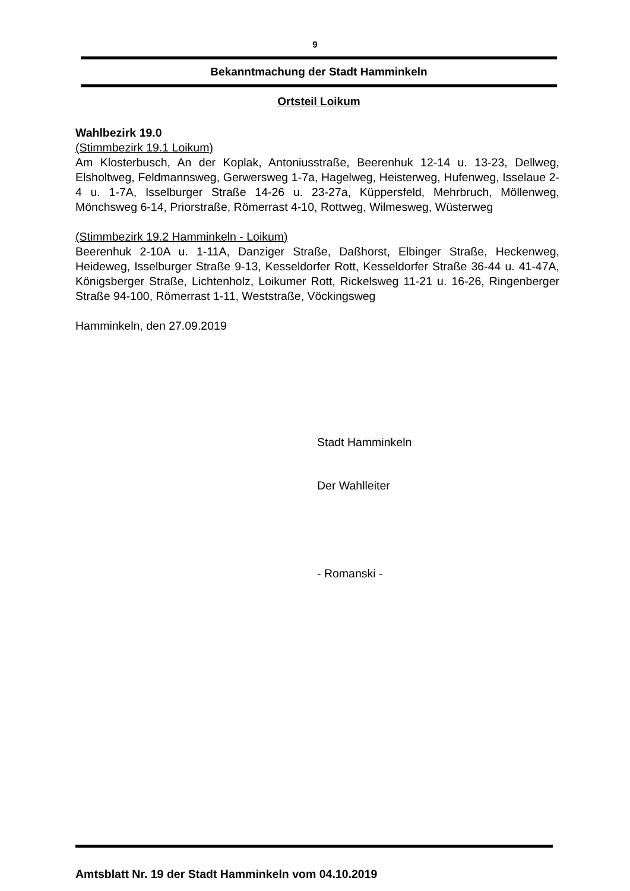9
Bekanntmachung der Stadt Hamminkeln
Ortsteil Loikum
Wahlbezirk 19.0
(Stimmbezirk 19.1 Loikum)
Am Klosterbusch, An der Koplak, Antoniusstraße, Beerenhuk 12-14 u. 13-23, Dellweg, Elsholtweg, Feldmannsweg, Gerwersweg 1-7a, Hagelweg, Heisterweg, Hufenweg, Isselaue 2-4 u. 1-7A, Isselburger Straße 14-26 u. 23-27a, Küppersfeld, Mehrbruch, Möllenweg, Mönchsweg 6-14, Priorstraße, Römerrast 4-10, Rottweg, Wilmesweg, Wüsterweg
(Stimmbezirk 19.2 Hamminkeln - Loikum)
Beerenhuk 2-10A u. 1-11A, Danziger Straße, Daßhorst, Elbinger Straße, Heckenweg, Heideweg, Isselburger Straße 9-13, Kesseldorfer Rott, Kesseldorfer Straße 36-44 u. 41-47A, Königsberger Straße, Lichtenholz, Loikumer Rott, Rickelsweg 11-21 u. 16-26, Ringenberger Straße 94-100, Römerrast 1-11, Weststraße, Vöckingsweg
Hamminkeln, den 27.09.2019
Stadt Hamminkeln
Der Wahlleiter
- Romanski -
Amtsblatt Nr. 19 der Stadt Hamminkeln vom 04.10.2019